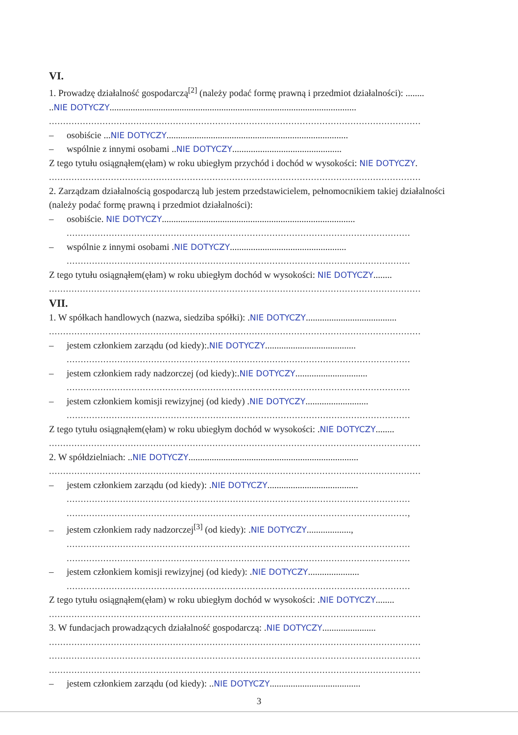VI.
1. Prowadzę działalność gospodarczą<sup>[2]</sup> (należy podać formę prawną i przedmiot działalności): ........
..NIE DOTYCZY..........................................................................................................
....................................................................................................................................
– osobiście ...NIE DOTYCZY..............................................................................
– wspólnie z innymi osobami ..NIE DOTYCZY...............................................
Z tego tytułu osiągnąłem(ęłam) w roku ubiegłym przychód i dochód w wysokości: NIE DOTYCZY.
....................................................................................................................................
2. Zarządzam działalnością gospodarczą lub jestem przedstawicielem, pełnomocnikiem takiej działalności (należy podać formę prawną i przedmiot działalności):
– osobiście. NIE DOTYCZY...................................................................................
..........................................................................................................................
– wspólnie z innymi osobami .NIE DOTYCZY..................................................
..........................................................................................................................
Z tego tytułu osiągnąłem(ęłam) w roku ubiegłym dochód w wysokości: NIE DOTYCZY........
....................................................................................................................................
VII.
1. W spółkach handlowych (nazwa, siedziba spółki): .NIE DOTYCZY.......................................
....................................................................................................................................
– jestem członkiem zarządu (od kiedy):.NIE DOTYCZY.......................................
..........................................................................................................................
– jestem członkiem rady nadzorczej (od kiedy):.NIE DOTYCZY...............................
..........................................................................................................................
– jestem członkiem komisji rewizyjnej (od kiedy) .NIE DOTYCZY...........................
..........................................................................................................................
Z tego tytułu osiągnąłem(ęłam) w roku ubiegłym dochód w wysokości: .NIE DOTYCZY........
....................................................................................................................................
2. W spółdzielniach: ..NIE DOTYCZY.........................................................................
....................................................................................................................................
– jestem członkiem zarządu (od kiedy): .NIE DOTYCZY.......................................
..........................................................................................................................
.........................................................................................................................,
– jestem członkiem rady nadzorczej<sup>[3]</sup> (od kiedy): .NIE DOTYCZY...................,
..........................................................................................................................
..........................................................................................................................
– jestem członkiem komisji rewizyjnej (od kiedy): .NIE DOTYCZY......................
..........................................................................................................................
Z tego tytułu osiągnąłem(ęłam) w roku ubiegłym dochód w wysokości: .NIE DOTYCZY........
....................................................................................................................................
3. W fundacjach prowadzących działalność gospodarczą: .NIE DOTYCZY.......................
....................................................................................................................................
....................................................................................................................................
....................................................................................................................................
– jestem członkiem zarządu (od kiedy): ..NIE DOTYCZY.......................................
3